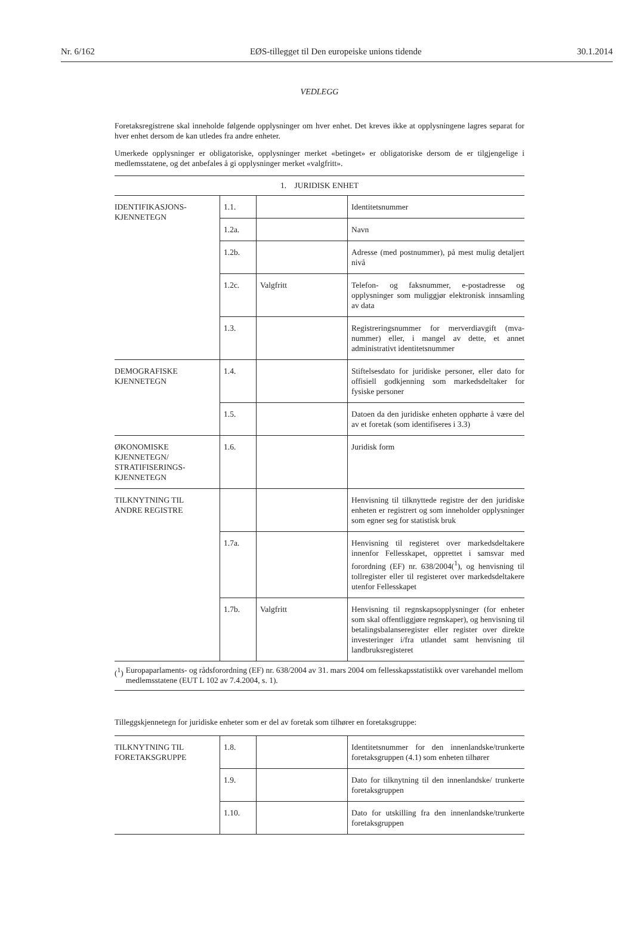Nr. 6/162 EØS-tillegget til Den europeiske unions tidende 30.1.2014
VEDLEGG
Foretaksregistrene skal inneholde følgende opplysninger om hver enhet. Det kreves ikke at opplysningene lagres separat for hver enhet dersom de kan utledes fra andre enheter.
Umerkede opplysninger er obligatoriske, opplysninger merket «betinget» er obligatoriske dersom de er tilgjengelige i medlemsstatene, og det anbefales å gi opplysninger merket «valgfritt».
1. JURIDISK ENHET
| IDENTIFIKASJONS- KJENNETEGN | 1.1. | | Identitetsnummer |
| | 1.2a. | | Navn |
| | 1.2b. | | Adresse (med postnummer), på mest mulig detaljert nivå |
| | 1.2c. | Valgfritt | Telefon- og faksnummer, e-postadresse og opplysninger som muliggjør elektronisk innsamling av data |
| | 1.3. | | Registreringsnummer for merverdiavgift (mva-nummer) eller, i mangel av dette, et annet administrativt identitetsnummer |
| DEMOGRAFISKE KJENNETEGN | 1.4. | | Stiftelsesdato for juridiske personer, eller dato for offisiell godkjenning som markedsdeltaker for fysiske personer |
| | 1.5. | | Datoen da den juridiske enheten opphørte å være del av et foretak (som identifiseres i 3.3) |
| ØKONOMISKE KJENNETEGN/ STRATIFISERINGS- KJENNETEGN | 1.6. | | Juridisk form |
| TILKNYTNING TIL ANDRE REGISTRE | | | Henvisning til tilknyttede registre der den juridiske enheten er registrert og som inneholder opplysninger som egner seg for statistisk bruk |
| | 1.7a. | | Henvisning til registeret over markedsdeltakere innenfor Fellesskapet, opprettet i samsvar med forordning (EF) nr. 638/2004(<sup>1</sup>), og henvisning til tollregister eller til registeret over markedsdeltakere utenfor Fellesskapet |
| | 1.7b. | Valgfritt | Henvisning til regnskapsopplysninger (for enheter som skal offentliggjøre regnskaper), og henvisning til betalingsbalanseregister eller register over direkte investeringer i/fra utlandet samt henvisning til landbruksregisteret |
(<sup>1</sup>) Europaparlaments- og rådsforordning (EF) nr. 638/2004 av 31. mars 2004 om fellesskapsstatistikk over varehandel mellom medlemsstatene (EUT L 102 av 7.4.2004, s. 1).
Tilleggskjennetegn for juridiske enheter som er del av foretak som tilhører en foretaksgruppe:
| TILKNYTNING TIL FORETAKSGRUPPE | 1.8. | | Identitetsnummer for den innenlandske/trunkerte foretaksgruppen (4.1) som enheten tilhører |
| | 1.9. | | Dato for tilknytning til den innenlandske/ trunkerte foretaksgruppen |
| | 1.10. | | Dato for utskilling fra den innenlandske/trunkerte foretaksgruppen |